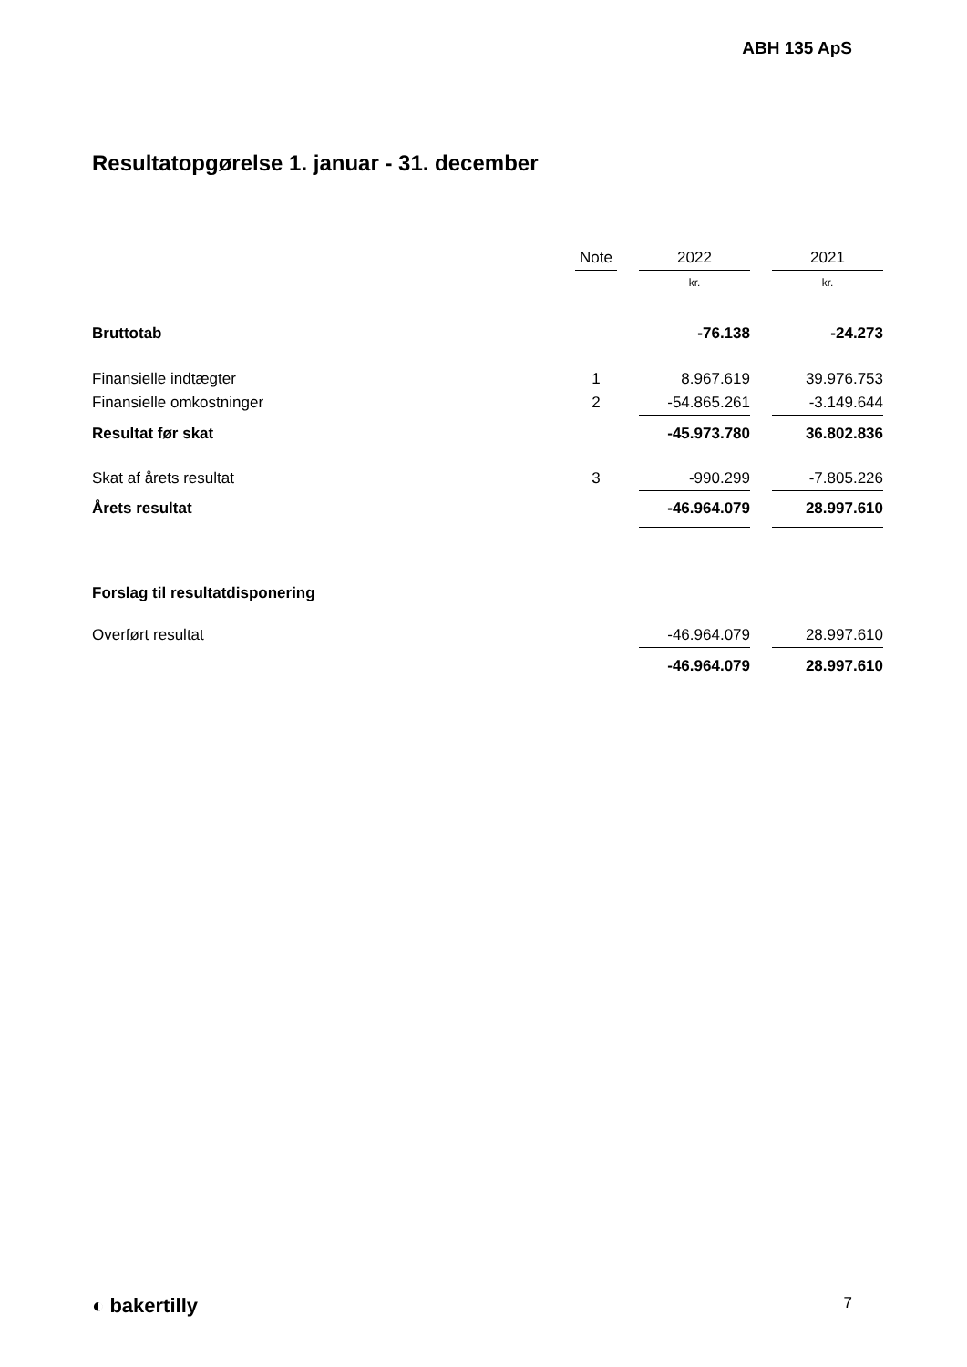ABH 135 ApS
Resultatopgørelse 1. januar - 31. december
| | Note | | 2022 | | 2021 |
| --- | --- | --- | --- | --- | --- |
| | | | kr. | | kr. |
| Bruttotab | | | -76.138 | | -24.273 |
| Finansielle indtægter | 1 | | 8.967.619 | | 39.976.753 |
| Finansielle omkostninger | 2 | | -54.865.261 | | -3.149.644 |
| Resultat før skat | | | -45.973.780 | | 36.802.836 |
| Skat af årets resultat | 3 | | -990.299 | | -7.805.226 |
| Årets resultat | | | -46.964.079 | | 28.997.610 |
| Forslag til resultatdisponering | | | | | |
| Overført resultat | | | -46.964.079 | | 28.997.610 |
| | | | -46.964.079 | | 28.997.610 |
◐ bakertilly 7